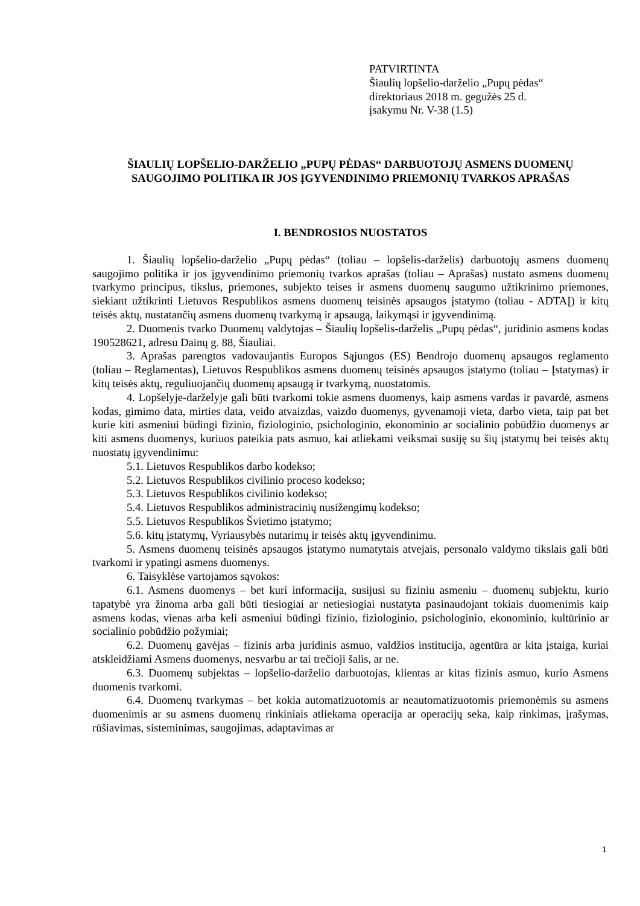PATVIRTINTA
Šiaulių lopšelio-darželio „Pupų pėdas“
direktoriaus 2018 m. gegužės 25 d.
įsakymu Nr. V-38 (1.5)
ŠIAULIŲ LOPŠELIO-DARŽELIO „PUPŲ PĖDAS“ DARBUOTOJŲ ASMENS DUOMENŲ SAUGOJIMO POLITIKA IR JOS ĮGYVENDINIMO PRIEMONIŲ TVARKOS APRAŠAS
I. BENDROSIOS NUOSTATOS
1. Šiaulių lopšelio-darželio „Pupų pėdas“ (toliau – lopšelis-darželis) darbuotojų asmens duomenų saugojimo politika ir jos įgyvendinimo priemonių tvarkos aprašas (toliau – Aprašas) nustato asmens duomenų tvarkymo principus, tikslus, priemones, subjekto teises ir asmens duomenų saugumo užtikrinimo priemones, siekiant užtikrinti Lietuvos Respublikos asmens duomenų teisinės apsaugos įstatymo (toliau - ADTAĮ) ir kitų teisės aktų, nustatančių asmens duomenų tvarkymą ir apsaugą, laikymąsi ir įgyvendinimą.
2. Duomenis tvarko Duomenų valdytojas – Šiaulių lopšelis-darželis „Pupų pėdas“, juridinio asmens kodas 190528621, adresu Dainų g. 88, Šiauliai.
3. Aprašas parengtos vadovaujantis Europos Sąjungos (ES) Bendrojo duomenų apsaugos reglamento (toliau – Reglamentas), Lietuvos Respublikos asmens duomenų teisinės apsaugos įstatymo (toliau – Įstatymas) ir kitų teisės aktų, reguliuojančių duomenų apsaugą ir tvarkymą, nuostatomis.
4. Lopšelyje-darželyje gali būti tvarkomi tokie asmens duomenys, kaip asmens vardas ir pavardė, asmens kodas, gimimo data, mirties data, veido atvaizdas, vaizdo duomenys, gyvenamoji vieta, darbo vieta, taip pat bet kurie kiti asmeniui būdingi fizinio, fiziologinio, psichologinio, ekonominio ar socialinio pobūdžio duomenys ar kiti asmens duomenys, kuriuos pateikia pats asmuo, kai atliekami veiksmai susiję su šių įstatymų bei teisės aktų nuostatų įgyvendinimu:
5.1. Lietuvos Respublikos darbo kodekso;
5.2. Lietuvos Respublikos civilinio proceso kodekso;
5.3. Lietuvos Respublikos civilinio kodekso;
5.4. Lietuvos Respublikos administracinių nusižengimų kodekso;
5.5. Lietuvos Respublikos Švietimo įstatymo;
5.6. kitų įstatymų, Vyriausybės nutarimų ir teisės aktų įgyvendinimu.
5. Asmens duomenų teisinės apsaugos įstatymo numatytais atvejais, personalo valdymo tikslais gali būti tvarkomi ir ypatingi asmens duomenys.
6. Taisyklėse vartojamos sąvokos:
6.1. Asmens duomenys – bet kuri informacija, susijusi su fiziniu asmeniu – duomenų subjektu, kurio tapatybė yra žinoma arba gali būti tiesiogiai ar netiesiogiai nustatyta pasinaudojant tokiais duomenimis kaip asmens kodas, vienas arba keli asmeniui būdingi fizinio, fiziologinio, psichologinio, ekonominio, kultūrinio ar socialinio pobūdžio požymiai;
6.2. Duomenų gavėjas – fizinis arba juridinis asmuo, valdžios institucija, agentūra ar kita įstaiga, kuriai atskleidžiami Asmens duomenys, nesvarbu ar tai trečioji šalis, ar ne.
6.3. Duomenų subjektas – lopšelio-darželio darbuotojas, klientas ar kitas fizinis asmuo, kurio Asmens duomenis tvarkomi.
6.4. Duomenų tvarkymas – bet kokia automatizuotomis ar neautomatizuotomis priemonėmis su asmens duomenimis ar su asmens duomenų rinkiniais atliekama operacija ar operacijų seka, kaip rinkimas, įrašymas, rūšiavimas, sisteminimas, saugojimas, adaptavimas ar
1